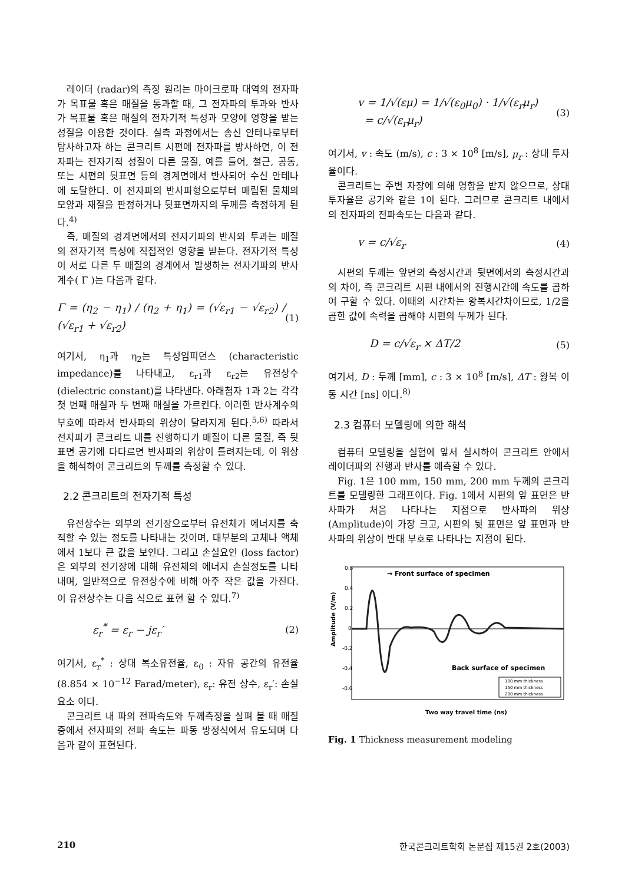레이더 (radar)의 측정 원리는 마이크로파 대역의 전자파가 목표물 혹은 매질을 통과할 때, 그 전자파의 투과와 반사가 목표물 혹은 매질의 전자기적 특성과 모양에 영향을 받는 성질을 이용한 것이다. 실측 과정에서는 송신 안테나로부터 탐사하고자 하는 콘크리트 시편에 전자파를 방사하면, 이 전자파는 전자기적 성질이 다른 물질, 예를 들어, 철근, 공동, 또는 시편의 뒷표면 등의 경계면에서 반사되어 수신 안테나에 도달한다. 이 전자파의 반사파형으로부터 매립된 물체의 모양과 재질을 판정하거나 뒷표면까지의 두께를 측정하게 된다.<sup>4)</sup>
즉, 매질의 경계면에서의 전자기파의 반사와 투과는 매질의 전자기적 특성에 직접적인 영향을 받는다. 전자기적 특성이 서로 다른 두 매질의 경계에서 발생하는 전자기파의 반사계수( Γ )는 다음과 같다.
Γ = (η<sub>2</sub> − η<sub>1</sub>) / (η<sub>2</sub> + η<sub>1</sub>) = (√ε<sub>r1</sub> − √ε<sub>r2</sub>) / (√ε<sub>r1</sub> + √ε<sub>r2</sub>) (1)
여기서, η<sub>1</sub>과 η<sub>2</sub>는 특성임피던스 (characteristic impedance)를 나타내고, ε<sub>r1</sub>과 ε<sub>r2</sub>는 유전상수 (dielectric constant)를 나타낸다. 아래첨자 1과 2는 각각 첫 번째 매질과 두 번째 매질을 가르킨다. 이러한 반사계수의 부호에 따라서 반사파의 위상이 달라지게 된다.<sup>5,6)</sup> 따라서 전자파가 콘크리트 내를 진행하다가 매질이 다른 물질, 즉 뒷표면 공기에 다다르면 반사파의 위상이 틀려지는데, 이 위상을 해석하여 콘크리트의 두께를 측정할 수 있다.
2.2 콘크리트의 전자기적 특성
유전상수는 외부의 전기장으로부터 유전체가 에너지를 축적할 수 있는 정도를 나타내는 것이며, 대부분의 고체나 액체에서 1보다 큰 값을 보인다. 그리고 손실요인 (loss factor)은 외부의 전기장에 대해 유전체의 에너지 손실정도를 나타내며, 일반적으로 유전상수에 비해 아주 작은 값을 가진다. 이 유전상수는 다음 식으로 표현 할 수 있다.<sup>7)</sup>
ε<sub>r</sub><sup>*</sup> = ε<sub>r</sub> − jε<sub>r</sub>′ (2)
여기서, ε<sub>r</sub><sup>*</sup> : 상대 복소유전율, ε<sub>0</sub> : 자유 공간의 유전율 (8.854 × 10<sup>−12</sup> Farad/meter), ε<sub>r</sub>: 유전 상수, ε<sub>r</sub>′: 손실 요소 이다.
콘크리트 내 파의 전파속도와 두께측정을 살펴 볼 때 매질 중에서 전자파의 전파 속도는 파동 방정식에서 유도되며 다음과 같이 표현된다.
v = 1/√(εμ) = 1/√(ε<sub>0</sub>μ<sub>0</sub>) · 1/√(ε<sub>r</sub>μ<sub>r</sub>)
= c/√(ε<sub>r</sub>μ<sub>r</sub>) (3)
여기서, v : 속도 (m/s), c : 3 × 10<sup>8</sup> [m/s], μ<sub>r</sub> : 상대 투자율이다.
콘크리트는 주변 자장에 의해 영향을 받지 않으므로, 상대 투자율은 공기와 같은 1이 된다. 그러므로 콘크리트 내에서의 전자파의 전파속도는 다음과 같다.
v = c/√ε<sub>r</sub> (4)
시편의 두께는 앞면의 측정시간과 뒷면에서의 측정시간과의 차이, 즉 콘크리트 시편 내에서의 진행시간에 속도를 곱하여 구할 수 있다. 이때의 시간차는 왕복시간차이므로, 1/2을 곱한 값에 속력을 곱해야 시편의 두께가 된다.
D = c/√ε<sub>r</sub> × ΔT/2 (5)
여기서, D : 두께 [mm], c : 3 × 10<sup>8</sup> [m/s], ΔT : 왕복 이동 시간 [ns] 이다.<sup>8)</sup>
2.3 컴퓨터 모델링에 의한 해석
컴퓨터 모델링을 실험에 앞서 실시하여 콘크리트 안에서 레이더파의 진행과 반사를 예측할 수 있다.
Fig. 1은 100 mm, 150 mm, 200 mm 두께의 콘크리트를 모델링한 그래프이다. Fig. 1에서 시편의 앞 표면은 반사파가 처음 나타나는 지점으로 반사파의 위상 (Amplitude)이 가장 크고, 시편의 뒷 표면은 앞 표면과 반사파의 위상이 반대 부호로 나타나는 지점이 된다.
0.6
0.4
0.2
0
-0.2
-0.4
-0.6
→ Front surface of specimen
Back surface of specimen
Amplitude (V/m)
100 mm thickness
150 mm thickness
200 mm thickness
Two way travel time (ns)
Fig. 1 Thickness measurement modeling
210 한국콘크리트학회 논문집 제15권 2호(2003)